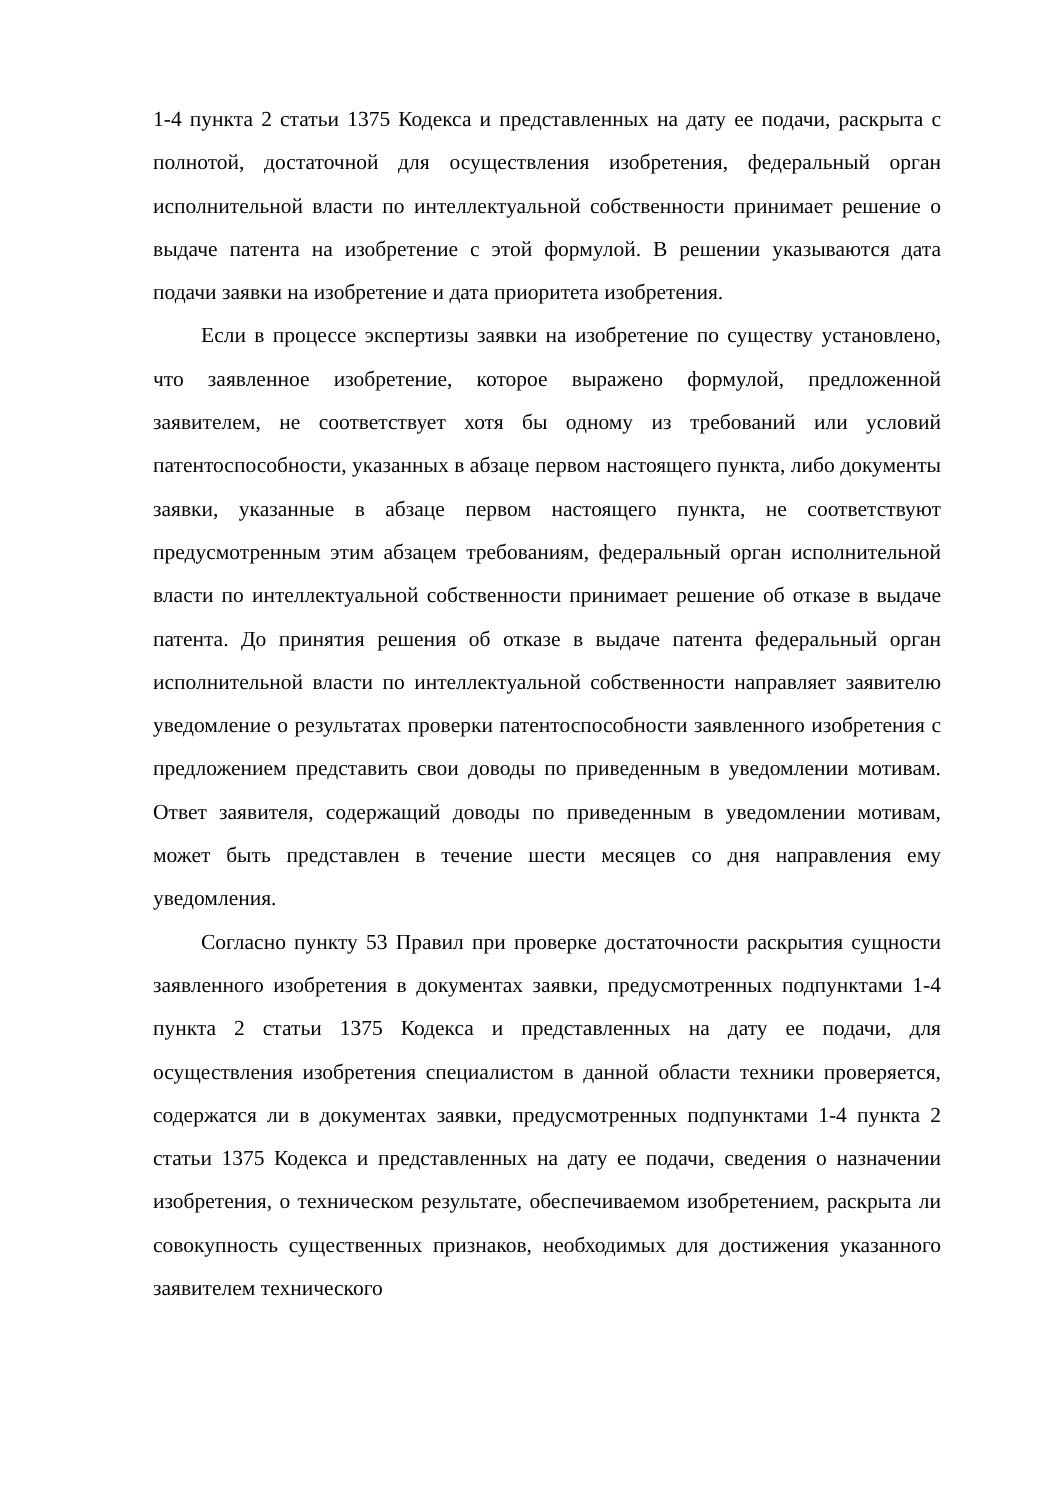1-4 пункта 2 статьи 1375 Кодекса и представленных на дату ее подачи, раскрыта с полнотой, достаточной для осуществления изобретения, федеральный орган исполнительной власти по интеллектуальной собственности принимает решение о выдаче патента на изобретение с этой формулой. В решении указываются дата подачи заявки на изобретение и дата приоритета изобретения.
Если в процессе экспертизы заявки на изобретение по существу установлено, что заявленное изобретение, которое выражено формулой, предложенной заявителем, не соответствует хотя бы одному из требований или условий патентоспособности, указанных в абзаце первом настоящего пункта, либо документы заявки, указанные в абзаце первом настоящего пункта, не соответствуют предусмотренным этим абзацем требованиям, федеральный орган исполнительной власти по интеллектуальной собственности принимает решение об отказе в выдаче патента. До принятия решения об отказе в выдаче патента федеральный орган исполнительной власти по интеллектуальной собственности направляет заявителю уведомление о результатах проверки патентоспособности заявленного изобретения с предложением представить свои доводы по приведенным в уведомлении мотивам. Ответ заявителя, содержащий доводы по приведенным в уведомлении мотивам, может быть представлен в течение шести месяцев со дня направления ему уведомления.
Согласно пункту 53 Правил при проверке достаточности раскрытия сущности заявленного изобретения в документах заявки, предусмотренных подпунктами 1-4 пункта 2 статьи 1375 Кодекса и представленных на дату ее подачи, для осуществления изобретения специалистом в данной области техники проверяется, содержатся ли в документах заявки, предусмотренных подпунктами 1-4 пункта 2 статьи 1375 Кодекса и представленных на дату ее подачи, сведения о назначении изобретения, о техническом результате, обеспечиваемом изобретением, раскрыта ли совокупность существенных признаков, необходимых для достижения указанного заявителем технического